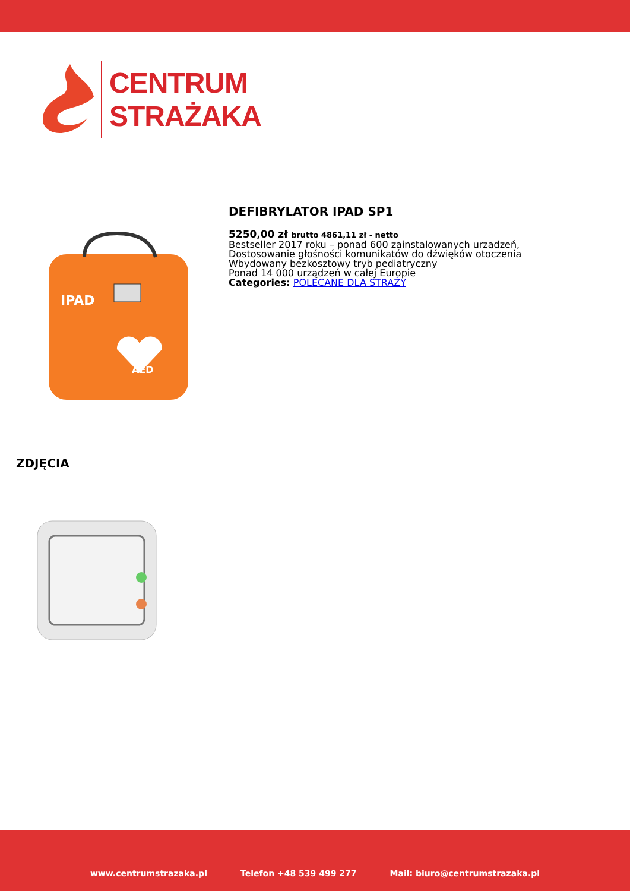CENTRUM
STRAŻAKA
IPAD
AED
DEFIBRYLATOR IPAD SP1
5250,00 zł brutto 4861,11 zł - netto
Bestseller 2017 roku – ponad 600 zainstalowanych urządzeń,
Dostosowanie głośności komunikatów do dźwięków otoczenia
Wbydowany bezkosztowy tryb pediatryczny
Ponad 14 000 urządzeń w całej Europie
Categories: POLECANE DLA STRAŻY
ZDJĘCIA
www.centrumstrazaka.pl Telefon +48 539 499 277 Mail: biuro@centrumstrazaka.pl